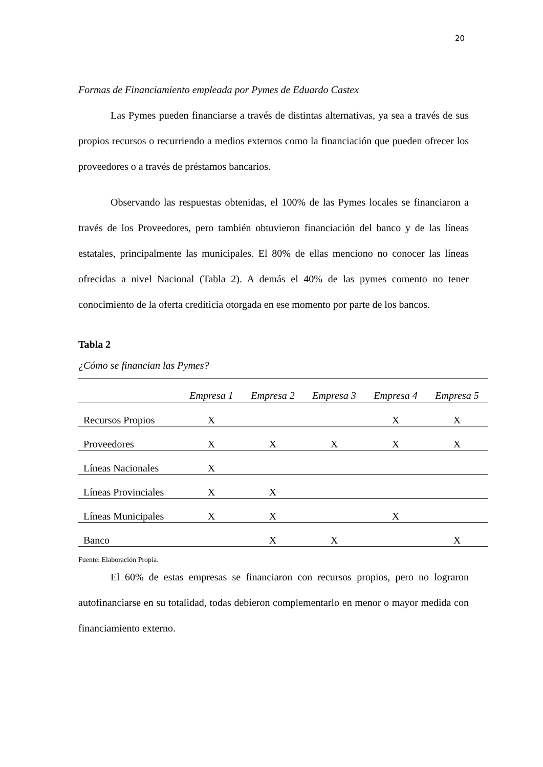20
Formas de Financiamiento empleada por Pymes de Eduardo Castex
Las Pymes pueden financiarse a través de distintas alternativas, ya sea a través de sus propios recursos o recurriendo a medios externos como la financiación que pueden ofrecer los proveedores o a través de préstamos bancarios.
Observando las respuestas obtenidas, el 100% de las Pymes locales se financiaron a través de los Proveedores, pero también obtuvieron financiación del banco y de las líneas estatales, principalmente las municipales. El 80% de ellas menciono no conocer las líneas ofrecidas a nivel Nacional (Tabla 2). A demás el 40% de las pymes comento no tener conocimiento de la oferta crediticia otorgada en ese momento por parte de los bancos.
Tabla 2
¿Cómo se financian las Pymes?
| | Empresa 1 | Empresa 2 | Empresa 3 | Empresa 4 | Empresa 5 |
| --- | --- | --- | --- | --- | --- |
| Recursos Propios | X | | | X | X |
| Proveedores | X | X | X | X | X |
| Líneas Nacionales | X | | | | |
| Líneas Provinciales | X | X | | | |
| Líneas Municipales | X | X | | X | |
| Banco | | X | X | | X |
Fuente: Elaboración Propia.
El 60% de estas empresas se financiaron con recursos propios, pero no lograron autofinanciarse en su totalidad, todas debieron complementarlo en menor o mayor medida con financiamiento externo.